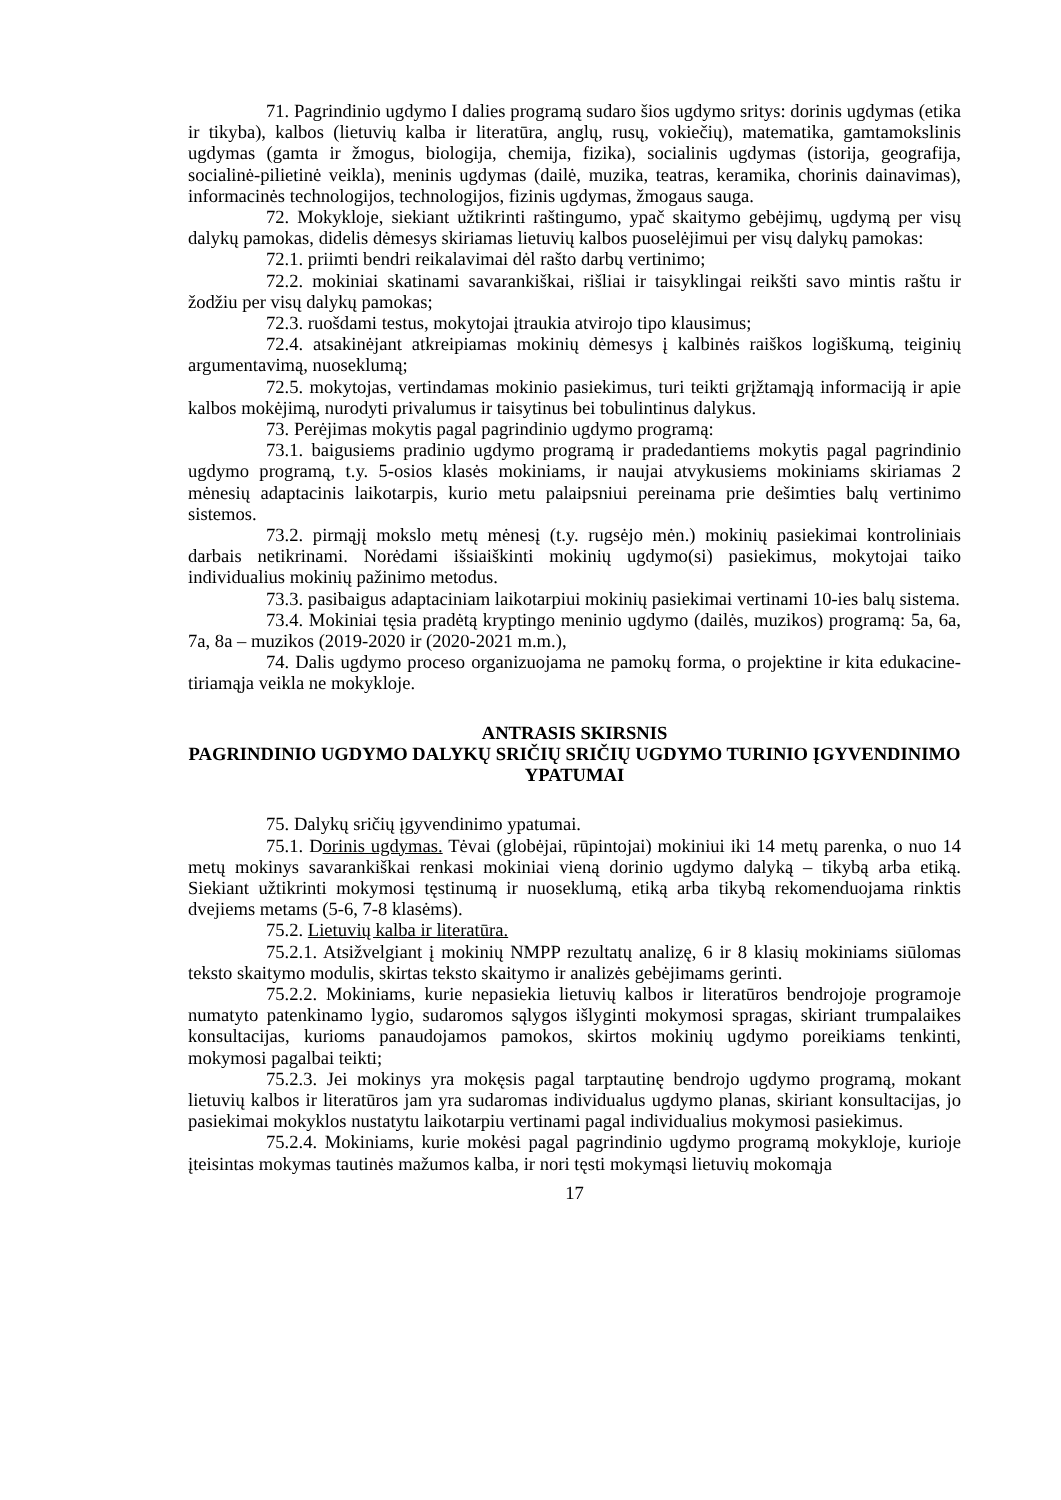71. Pagrindinio ugdymo I dalies programą sudaro šios ugdymo sritys: dorinis ugdymas (etika ir tikyba), kalbos (lietuvių kalba ir literatūra, anglų, rusų, vokiečių), matematika, gamtamokslinis ugdymas (gamta ir žmogus, biologija, chemija, fizika), socialinis ugdymas (istorija, geografija, socialinė-pilietinė veikla), meninis ugdymas (dailė, muzika, teatras, keramika, chorinis dainavimas), informacinės technologijos, technologijos, fizinis ugdymas, žmogaus sauga.
72. Mokykloje, siekiant užtikrinti raštingumo, ypač skaitymo gebėjimų, ugdymą per visų dalykų pamokas, didelis dėmesys skiriamas lietuvių kalbos puoselėjimui per visų dalykų pamokas:
72.1. priimti bendri reikalavimai dėl rašto darbų vertinimo;
72.2. mokiniai skatinami savarankiškai, rišliai ir taisyklingai reikšti savo mintis raštu ir žodžiu per visų dalykų pamokas;
72.3. ruošdami testus, mokytojai įtraukia atvirojo tipo klausimus;
72.4. atsakinėjant atkreipiamas mokinių dėmesys į kalbinės raiškos logiškumą, teiginių argumentavimą, nuoseklumą;
72.5. mokytojas, vertindamas mokinio pasiekimus, turi teikti grįžtamąją informaciją ir apie kalbos mokėjimą, nurodyti privalumus ir taisytinus bei tobulintinus dalykus.
73. Perėjimas mokytis pagal pagrindinio ugdymo programą:
73.1. baigusiems pradinio ugdymo programą ir pradedantiems mokytis pagal pagrindinio ugdymo programą, t.y. 5-osios klasės mokiniams, ir naujai atvykusiems mokiniams skiriamas 2 mėnesių adaptacinis laikotarpis, kurio metu palaipsniui pereinama prie dešimties balų vertinimo sistemos.
73.2. pirmąjį mokslo metų mėnesį (t.y. rugsėjo mėn.) mokinių pasiekimai kontroliniais darbais netikrinami. Norėdami išsiaiškinti mokinių ugdymo(si) pasiekimus, mokytojai taiko individualius mokinių pažinimo metodus.
73.3. pasibaigus adaptaciniam laikotarpiui mokinių pasiekimai vertinami 10-ies balų sistema.
73.4. Mokiniai tęsia pradėtą kryptingo meninio ugdymo (dailės, muzikos) programą: 5a, 6a, 7a, 8a – muzikos (2019-2020 ir (2020-2021 m.m.),
74. Dalis ugdymo proceso organizuojama ne pamokų forma, o projektine ir kita edukacine-tiriamąja veikla ne mokykloje.
ANTRASIS SKIRSNIS
PAGRINDINIO UGDYMO DALYKŲ SRIČIŲ SRIČIŲ UGDYMO TURINIO ĮGYVENDINIMO YPATUMAI
75. Dalykų sričių įgyvendinimo ypatumai.
75.1. Dorinis ugdymas. Tėvai (globėjai, rūpintojai) mokiniui iki 14 metų parenka, o nuo 14 metų mokinys savarankiškai renkasi mokiniai vieną dorinio ugdymo dalyką – tikybą arba etiką. Siekiant užtikrinti mokymosi tęstinumą ir nuoseklumą, etiką arba tikybą rekomenduojama rinktis dvejiems metams (5-6, 7-8 klasėms).
75.2. Lietuvių kalba ir literatūra.
75.2.1. Atsižvelgiant į mokinių NMPP rezultatų analizę, 6 ir 8 klasių mokiniams siūlomas teksto skaitymo modulis, skirtas teksto skaitymo ir analizės gebėjimams gerinti.
75.2.2. Mokiniams, kurie nepasiekia lietuvių kalbos ir literatūros bendrojoje programoje numatyto patenkinamo lygio, sudaromos sąlygos išlyginti mokymosi spragas, skiriant trumpalaikes konsultacijas, kurioms panaudojamos pamokos, skirtos mokinių ugdymo poreikiams tenkinti, mokymosi pagalbai teikti;
75.2.3. Jei mokinys yra mokęsis pagal tarptautinę bendrojo ugdymo programą, mokant lietuvių kalbos ir literatūros jam yra sudaromas individualus ugdymo planas, skiriant konsultacijas, jo pasiekimai mokyklos nustatytu laikotarpiu vertinami pagal individualius mokymosi pasiekimus.
75.2.4. Mokiniams, kurie mokėsi pagal pagrindinio ugdymo programą mokykloje, kurioje įteisintas mokymas tautinės mažumos kalba, ir nori tęsti mokymąsi lietuvių mokomąja
17